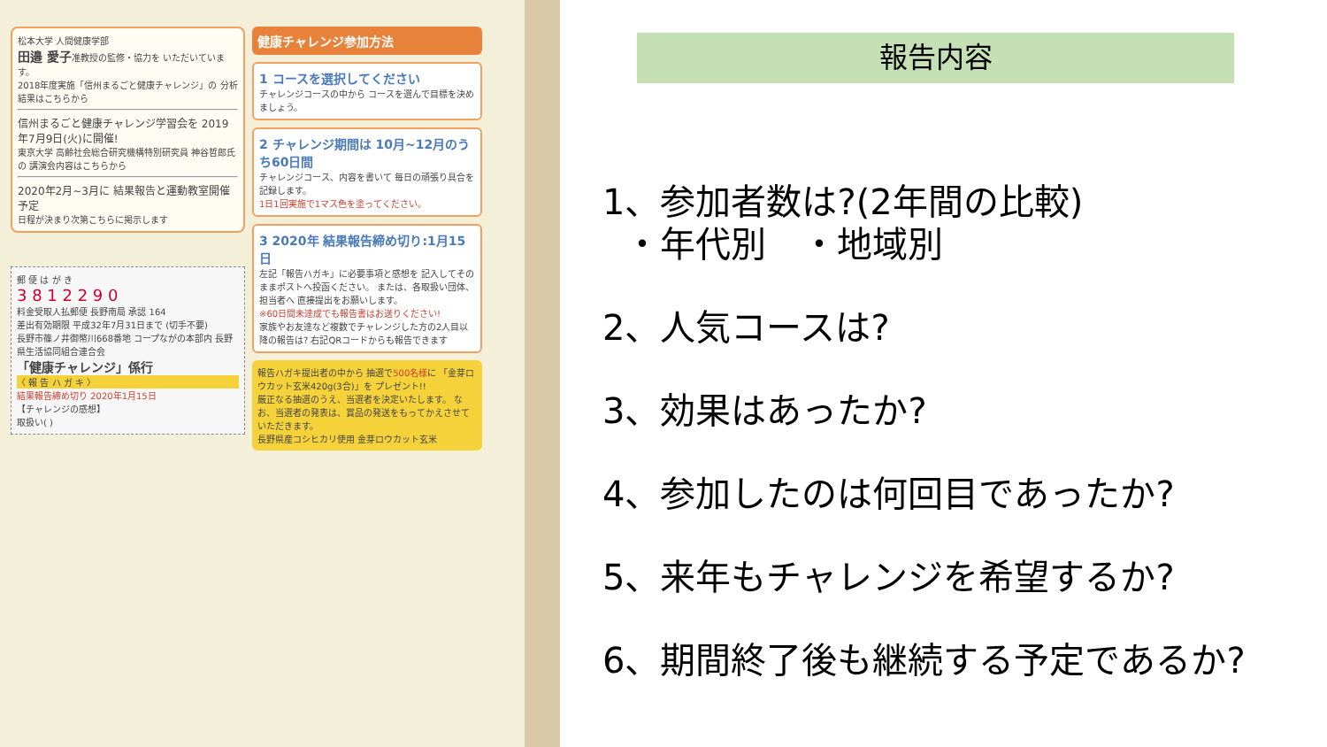松本大学 人間健康学部
田邉 愛子准教授の監修・協力を いただいています。
2018年度実施「信州まるごと健康チャレンジ」の 分析結果はこちらから
信州まるごと健康チャレンジ学習会を 2019年7月9日(火)に開催!
東京大学 高齢社会総合研究機構特別研究員 神谷哲郎氏の 講演会内容はこちらから
2020年2月~3月に 結果報告と運動教室開催予定
日程が決まり次第こちらに掲示します
郵 便 は が き
3 8 1 2 2 9 0
料金受取人払郵便 長野南局 承認 164
差出有効期限 平成32年7月31日まで (切手不要)
長野市篠ノ井御幣川668番地 コープながの本部内 長野県生活協同組合連合会
「健康チャレンジ」係行
〈 報 告 ハ ガ キ 〉
結果報告締め切り 2020年1月15日
【チャレンジの感想】
取扱い( )
健康チャレンジ参加方法
1 コースを選択してください
チャレンジコースの中から コースを選んで目標を決めましょう。
2 チャレンジ期間は 10月~12月のうち60日間
チャレンジコース、内容を書いて 毎日の頑張り具合を記録します。
1日1回実施で1マス色を塗ってください。
3 2020年 結果報告締め切り:1月15日
左記「報告ハガキ」に必要事項と感想を 記入してそのままポストへ投函ください。 または、各取扱い団体、担当者へ 直接提出をお願いします。
※60日間未達成でも報告書はお送りください!
家族やお友達など複数でチャレンジした方の2人目以降の報告は? 右記QRコードからも報告できます
報告ハガキ提出者の中から 抽選で500名様に 「金芽ロウカット玄米420g(3合)」を プレゼント!!
厳正なる抽選のうえ、当選者を決定いたします。 なお、当選者の発表は、賞品の発送をもってかえさせていただきます。
長野県産コシヒカリ使用 金芽ロウカット玄米
報告内容
1、参加者数は?(2年間の比較)
・年代別　・地域別
2、人気コースは?
3、効果はあったか?
4、参加したのは何回目であったか?
5、来年もチャレンジを希望するか?
6、期間終了後も継続する予定であるか?